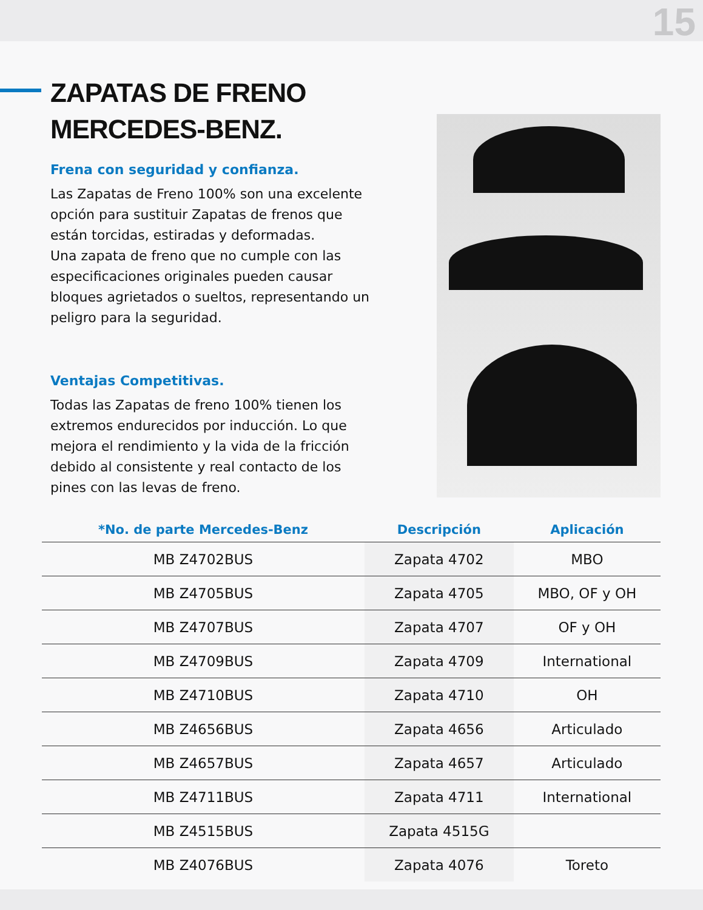15
ZAPATAS DE FRENO
MERCEDES-BENZ.
Frena con seguridad y confianza.
Las Zapatas de Freno 100% son una excelente opción para sustituir Zapatas de frenos que están torcidas, estiradas y deformadas.
Una zapata de freno que no cumple con las especificaciones originales pueden causar bloques agrietados o sueltos, representando un peligro para la seguridad.
Ventajas Competitivas.
Todas las Zapatas de freno 100% tienen los extremos endurecidos por inducción. Lo que mejora el rendimiento y la vida de la fricción debido al consistente y real contacto de los pines con las levas de freno.
| *No. de parte Mercedes-Benz | Descripción | Aplicación |
| --- | --- | --- |
| MB Z4702BUS | Zapata 4702 | MBO |
| MB Z4705BUS | Zapata 4705 | MBO, OF y OH |
| MB Z4707BUS | Zapata 4707 | OF y OH |
| MB Z4709BUS | Zapata 4709 | International |
| MB Z4710BUS | Zapata 4710 | OH |
| MB Z4656BUS | Zapata 4656 | Articulado |
| MB Z4657BUS | Zapata 4657 | Articulado |
| MB Z4711BUS | Zapata 4711 | International |
| MB Z4515BUS | Zapata 4515G | |
| MB Z4076BUS | Zapata 4076 | Toreto |